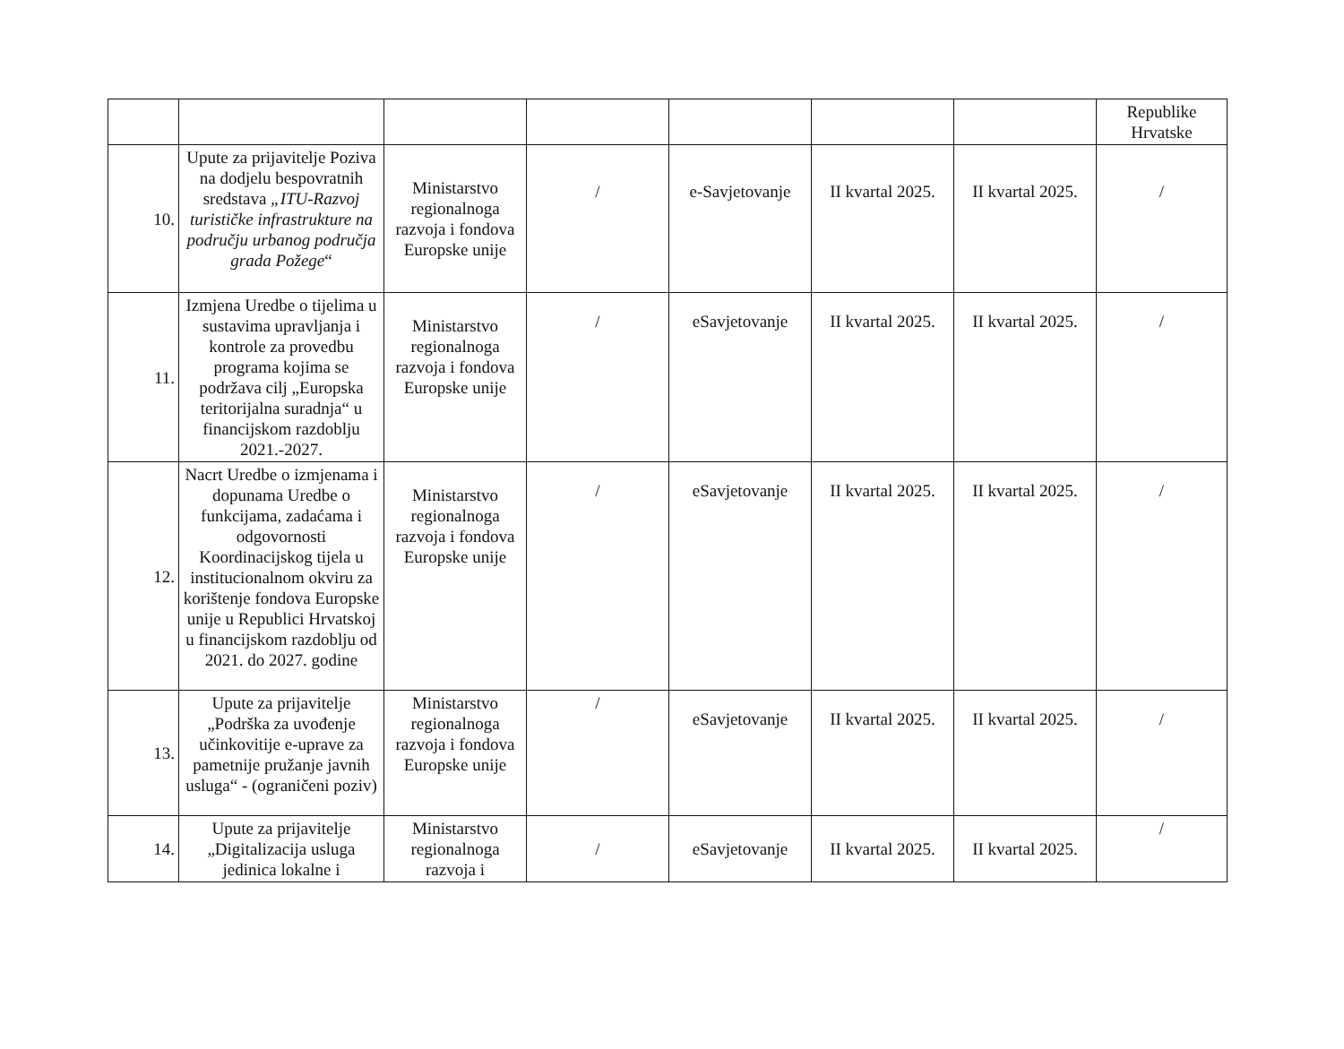| | | | | | | | Republike Hrvatske |
| 10. | Upute za prijavitelje Poziva na dodjelu bespovratnih sredstava „ITU-Razvoj turističke infrastrukture na području urbanog područja grada Požege “ | Ministarstvo regionalnoga razvoja i fondova Europske unije | / | e-Savjetovanje | II kvartal 2025. | II kvartal 2025. | / |
| 11. | Izmjena Uredbe o tijelima u sustavima upravljanja i kontrole za provedbu programa kojima se podržava cilj „Europska teritorijalna suradnja“ u financijskom razdoblju 2021.-2027. | Ministarstvo regionalnoga razvoja i fondova Europske unije | / | eSavjetovanje | II kvartal 2025. | II kvartal 2025. | / |
| 12. | Nacrt Uredbe o izmjenama i dopunama Uredbe o funkcijama, zadaćama i odgovornosti Koordinacijskog tijela u institucionalnom okviru za korištenje fondova Europske unije u Republici Hrvatskoj u financijskom razdoblju od 2021. do 2027. godine | Ministarstvo regionalnoga razvoja i fondova Europske unije | / | eSavjetovanje | II kvartal 2025. | II kvartal 2025. | / |
| 13. | Upute za prijavitelje „Podrška za uvođenje učinkovitije e-uprave za pametnije pružanje javnih usluga“ - (ograničeni poziv) | Ministarstvo regionalnoga razvoja i fondova Europske unije | / | eSavjetovanje | II kvartal 2025. | II kvartal 2025. | / |
| 14. | Upute za prijavitelje „Digitalizacija usluga jedinica lokalne i | Ministarstvo regionalnoga razvoja i | / | eSavjetovanje | II kvartal 2025. | II kvartal 2025. | / |